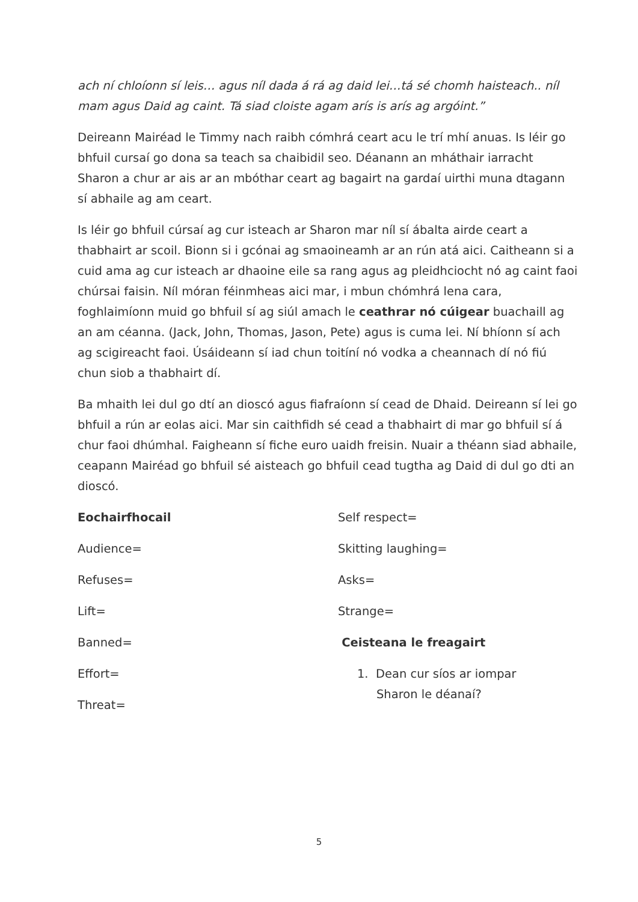ach ní chloíonn sí leis… agus níl dada á rá ag daid lei…tá sé chomh haisteach.. níl mam agus Daid ag caint. Tá siad cloiste agam arís is arís ag argóint.”
Deireann Mairéad le Timmy nach raibh cómhrá ceart acu le trí mhí anuas. Is léir go bhfuil cursaí go dona sa teach sa chaibidil seo. Déanann an mháthair iarracht Sharon a chur ar ais ar an mbóthar ceart ag bagairt na gardaí uirthi muna dtagann sí abhaile ag am ceart.
Is léir go bhfuil cúrsaí ag cur isteach ar Sharon mar níl sí ábalta airde ceart a thabhairt ar scoil. Bionn si i gcónai ag smaoineamh ar an rún atá aici. Caitheann si a cuid ama ag cur isteach ar dhaoine eile sa rang agus ag pleidhciocht nó ag caint faoi chúrsai faisin. Níl móran féinmheas aici mar, i mbun chómhrá lena cara, foghlaimíonn muid go bhfuil sí ag siúl amach le ceathrar nó cúigear buachaill ag an am céanna. (Jack, John, Thomas, Jason, Pete) agus is cuma lei. Ní bhíonn sí ach ag scigireacht faoi. Úsáideann sí iad chun toitíní nó vodka a cheannach dí nó fiú chun siob a thabhairt dí.
Ba mhaith lei dul go dtí an dioscó agus fiafraíonn sí cead de Dhaid. Deireann sí lei go bhfuil a rún ar eolas aici. Mar sin caithfidh sé cead a thabhairt di mar go bhfuil sí á chur faoi dhúmhal. Faigheann sí fiche euro uaidh freisin. Nuair a théann siad abhaile, ceapann Mairéad go bhfuil sé aisteach go bhfuil cead tugtha ag Daid di dul go dti an dioscó.
Eochairfhocail
Audience=
Refuses=
Lift=
Banned=
Effort=
Threat=
Self respect=
Skitting laughing=
Asks=
Strange=
Ceisteana le freagairt
1. Dean cur síos ar iompar
Sharon le déanaí?
5